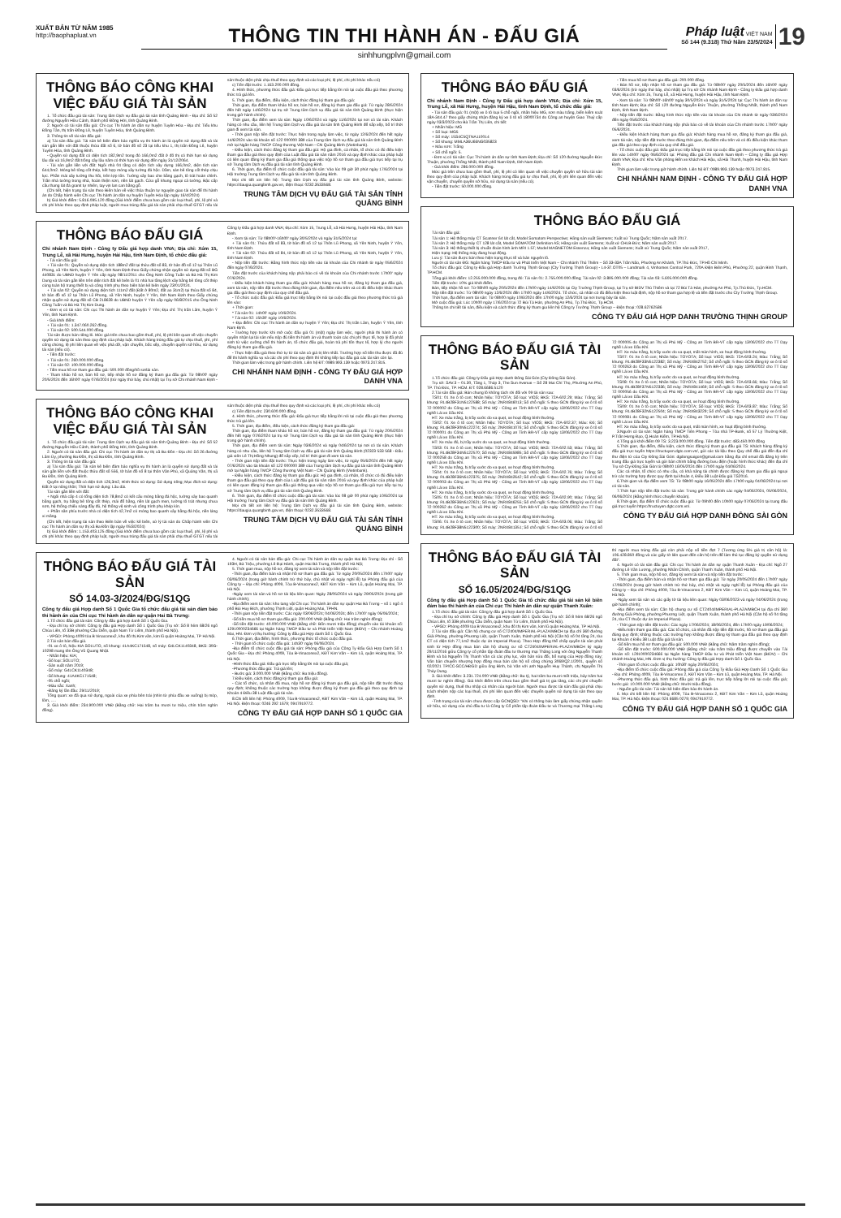XUẤT BẢN TỪ NĂM 1985
http://baophapluat.vn
THÔNG TIN THI HÀNH ÁN - ĐẤU GIÁ
sinhhungplvn@gmail.com
Pháp luật VIỆT NAM
Số 144 (9.318) Thứ Năm 23/5/2024
19
THÔNG BÁO CÔNG KHAI VIỆC ĐẤU GIÁ TÀI SẢN
1. Tổ chức đấu giá tài sản: Trung tâm Dịch vụ đấu giá tài sản tỉnh Quảng Bình - Địa chỉ: Số 52 đường Nguyễn Hữu Cảnh, thành phố Đồng Hới, tỉnh Quảng Bình.
2. Người có tài sản đấu giá: Chi cục Thi hành án dân sự huyện Tuyên Hóa - Địa chỉ: Tiểu khu Đồng Tân, thị trấn Đồng Lê, huyện Tuyên Hóa, tỉnh Quảng Bình.
3. Thông tin về tài sản đấu giá:
a) Tài sản đấu giá: Tài sản kê biên đảm bảo nghĩa vụ thi hành án là quyền sử dụng đất và tài sản gắn liền với đất thuộc thửa đất số 6, tờ bản đồ số 23 tại tiểu khu 1, thị trấn Đồng Lê, huyện Tuyên Hóa, tỉnh Quảng Bình.
- Quyền sử dụng đất có diện tích 182,9m2 trong đó 166,0m2 đất ở đô thị có thời hạn sử dụng lâu dài và 16,9m2 đất trồng cây lâu năm có thời hạn sử dụng đến ngày 31/12/2064.
- Tài sản gắn liền với đất: Ngôi nhà 04 tầng có diện tích xây dựng 166,0m2, diện tích sàn 644,0m2. Móng bê tông cốt thép, kết hợp móng xây tường đá hộc. Dầm, sàn bê tông cốt thép chịu lực. Phần mái xây tường thu hồi, trên lợp tôn. Tường xây bao che bằng gạch, tô trát hoàn chỉnh. Trần nhà tường trong nhà, hoàn thiện sơn, nền lát gạch. Cửa gỗ khung ngoại cả tường. Bậc cấp cầu thang lát đá granit tự nhiên, tay vịn lan can bằng gỗ.
(Chi tiết, hiện trạng tài sản theo Biên bản về việc thỏa thuận tự nguyện giao tài sản để thi hành án do Chấp hành viên Chi cục Thi hành án dân sự huyện Tuyên Hóa lập ngày 16/4/2024)
b) Giá khởi điểm: 5.816.095.120 đồng (Giá khởi điểm chưa bao gồm các loại thuế, phí, lệ phí và chi phí khác theo quy định pháp luật, người mua trúng đấu giá tài sản phải chịu thuế GTGT nếu tài sản thuộc diện phải chịu thuế theo quy định và các loại phí, lệ phí, chi phí khác nếu có)
c) Tiền đặt trước: 1.163.200.000 đồng.
4. Hình thức, phương thức đấu giá: Đấu giá trực tiếp bằng lời nói tại cuộc đấu giá theo phương thức trả giá lên.
5. Thời gian, địa điểm, điều kiện, cách thức đăng ký tham gia đấu giá:
Thời gian, địa điểm tham khảo hồ sơ, bán hồ sơ, đăng ký tham gia đấu giá: Từ ngày 28/5/2024 đến hết ngày 14/6/2024 tại trụ sở Trung tâm Dịch vụ đấu giá tài sản tỉnh Quảng Bình (thực hiện trong giờ hành chính).
Thời gian, địa điểm xem tài sản: Ngày 10/6/2024 và ngày 11/6/2024 tại nơi có tài sản. Khách hàng có nhu cầu, liên hệ Trung tâm Dịch vụ đấu giá tài sản tỉnh Quảng Bình để sắp xếp, bố trí thời gian đi xem tài sản.
- Thời gian nộp tiền đặt trước: Thực hiện trong ngày làm việc, từ ngày 12/6/2024 đến hết ngày 14/6/2024 vào tài khoản số 122 000000 389 của Trung tâm Dịch vụ đấu giá tài sản tỉnh Quảng Bình mở tại Ngân hàng TMCP Công thương Việt Nam - CN Quảng Bình (Vietinbank).
- Điều kiện, cách thức đăng ký tham gia đấu giá: Hộ gia đình, cá nhân, tổ chức có đủ điều kiện tham gia đấu giá theo quy định của Luật đấu giá tài sản năm 2016 và quy định khác của pháp luật có liên quan đăng ký tham gia đấu giá thông qua việc nộp hồ sơ tham gia đấu giá trực tiếp tại trụ sở Trung tâm Dịch vụ đấu giá tài sản tỉnh Quảng Bình.
6. Thời gian, địa điểm tổ chức cuộc đấu giá tài sản: Vào lúc 09 giờ 30 phút ngày 17/6/2024 tại Hội trường Trung tâm Dịch vụ đấu giá tài sản tỉnh Quảng Bình.
Mọi chi tiết xin liên hệ: Trung tâm Dịch vụ đấu giá tài sản tỉnh Quảng Bình, website: https://daugia.quangbinh.gov.vn, điện thoại: 0232.3533568.
TRUNG TÂM DỊCH VỤ ĐẤU GIÁ TÀI SẢN TỈNH QUẢNG BÌNH
THÔNG BÁO ĐẤU GIÁ
Chi nhánh Nam Định - Công ty Đấu giá hợp danh VNA; Địa chỉ: Xóm 15, Trung Lễ, xã Hải Hưng, huyện Hải Hậu, tỉnh Nam Định, tổ chức đấu giá:
- Tài sản đấu giá:
+ Tài sản 01: Quyền sử dụng diện tích 188m2 đất tại thửa đất số 83, tờ bản đồ số 12 tại Thôn Lũ Phong, xã Yên Ninh, huyện Ý Yên, tỉnh Nam Định theo Giấy chứng nhận quyền sử dụng đất số BG 440831 do UBND huyện Ý Yên cấp ngày 08/11/2011 cho Ông Ninh Công Tuấn và Bà Hà Thị Kim Dung và tài sản gắn liền trên diện tích đất kê biên là 01 nhà hai tầng lệch xây bằng bê tông cốt thép cùng toàn bộ trang thiết bị và công trình phụ theo biên bản kê biên ngày 23/01/2024.
+ Tài sản 02: Quyền sử dụng diện tích 111m2 đất (Đất ở 80m2, đất ao 31m2) tại thửa đất số 84, tờ bản đồ số 12 tại Thôn Lũ Phong, xã Yên Ninh, huyện Ý Yên, tỉnh Nam Định theo Giấy chứng nhận quyền sử dụng đất số CB 218628 do UBND huyện Ý Yên cấp ngày 06/8/2015 cho Ông Ninh Công Tuấn và Bà Hà Thị Kim Dung.
- Đơn vị có tài sản: Chi cục Thi hành án dân sự huyện Ý Yên; Địa chỉ: Thị trấn Lâm, huyện Ý Yên, tỉnh Nam Định.
- Giá khởi điểm:
+ Tài sản 01: 1.347.060.262 đồng.
+ Tài sản 02: 500.544.000 đồng.
Tài sản được bán riêng lẻ. Mức giá trên chưa bao gồm thuế, phí, lệ phí liên quan về việc chuyển quyền sử dụng tài sản theo quy định của pháp luật. Khách hàng trúng đấu giá tự chịu thuế, phí, phí công chứng, lệ phí liên quan về việc phá dỡ, vận chuyển, bốc xếp, chuyển quyền sở hữu, sử dụng tài sản (nếu có).
- Tiền đặt trước:
+ Tài sản 01: 260.000.000 đồng.
+ Tài sản 02: 100.000.000 đồng.
- Tiền mua hồ sơ tham gia đấu giá: 500.000 đồng/hồ sơ/tài sản.
- Tham khảo hồ sơ, bán hồ sơ, tiếp nhận hồ sơ đăng ký tham gia đấu giá: Từ 08h00' ngày 20/5/2024 đến 16h00' ngày 07/6/2024 (trừ ngày thứ bảy, chủ nhật) tại Trụ sở Chi nhánh Nam Định - Công ty Đấu giá hợp danh VNA; Địa chỉ: Xóm 15, Trung Lễ, xã Hải Hưng, huyện Hải Hậu, tỉnh Nam Định.
- Xem tài sản: Từ 08h00'-16h00' ngày 30/5/2024 và ngày 31/5/2024 tại:
+ Tài sản 01: Thửa đất số 83, tờ bản đồ số 12 tại Thôn Lũ Phong, xã Yên Ninh, huyện Ý Yên, tỉnh Nam Định.
+ Tài sản 02: Thửa đất số 84, tờ bản đồ số 12 tại Thôn Lũ Phong, xã Yên Ninh, huyện Ý Yên, tỉnh Nam Định.
- Nộp tiền đặt trước: Bằng hình thức nộp tiền vào tài khoản của Chi nhánh từ ngày 05/6/2024 đến ngày 07/6/2024.
Tiền đặt trước của khách hàng nộp phải báo có về tài khoản của Chi nhánh trước 17h00' ngày 07/6/2024.
- Điều kiện khách hàng tham gia đấu giá: Khách hàng mua hồ sơ, đăng ký tham gia đấu giá, xem tài sản, nộp tiền đặt trước theo đúng thời gian, địa điểm nêu trên và có đủ điều kiện khác tham gia đấu giá theo quy định của quy chế đấu giá.
- Tổ chức cuộc đấu giá: Đấu giá trực tiếp bằng lời nói tại cuộc đấu giá theo phương thức trả giá lên vào:
+ Thời gian:
* Tài sản 01: 14h00' ngày 10/6/2024.
* Tài sản 02: 15h30' ngày 10/6/2024.
+ Địa điểm: Chi cục Thi hành án dân sự huyện Ý Yên; Địa chỉ: Thị trấn Lâm, huyện Ý Yên, tỉnh Nam Định.
- Trường hợp trước khi mở cuộc đấu giá 01 (một) ngày làm việc, người phải thi hành án có quyền nhận lại tài sản nếu nộp đủ tiền thi hành án và thanh toán các chi phí thực tế, hợp lý đã phát sinh từ việc cưỡng chế thi hành án, tổ chức đấu giá, hoàn trả phí tốn thực tế, hợp lý cho người đăng ký tham gia đấu giá.
- Thực hiện đấu giá theo thứ tự từ tài sản có giá trị lớn nhất. Trường hợp số tiền thu được đã đủ để thi hành nghĩa vụ và các chi phí theo quy định thì không tiếp tục đấu giá các tài sản còn lại.
Thời gian làm việc trong giờ hành chính. Liên hệ ĐT: 0989.993.139 hoặc 0973.247.815.
CHI NHÁNH NAM ĐỊNH - CÔNG TY ĐẤU GIÁ HỢP DANH VNA
THÔNG BÁO CÔNG KHAI VIỆC ĐẤU GIÁ TÀI SẢN
1. Tổ chức đấu giá tài sản: Trung tâm Dịch vụ đấu giá tài sản tỉnh Quảng Bình - Địa chỉ: Số 52 đường Nguyễn Hữu Cảnh, thành phố Đồng Hới, tỉnh Quảng Bình.
2. Người có tài sản đấu giá: Chi cục Thi hành án dân sự thị xã Ba Đồn - Địa chỉ: Số 26 đường Lâm Úy, phường Ba Đồn, thị xã Ba Đồn, tỉnh Quảng Bình.
3. Thông tin tài sản đấu giá:
a) Tài sản đấu giá: Tài sản kê biên đảm bảo nghĩa vụ thi hành án là quyền sử dụng đất và tài sản gắn liền với đất thuộc thửa đất số 556, tờ bản đồ số 8 tại thôn Văn Phú, xã Quảng Văn, thị xã Ba Đồn, tỉnh Quảng Bình.
Quyền sử dụng đất có diện tích 126,3m2, Hình thức sử dụng: Sử dụng riêng; Mục đích sử dụng: Đất ở tại nông thôn; Thời hạn sử dụng: Lâu dài.
Tài sản gắn liền với đất:
+ Ngôi nhà cấp 4 có tổng diện tích 78,8m2 có kết cấu móng bằng đá hộc, tường xây bao quanh bằng gạch, trụ bằng bê tông cốt thép, mái đổ bằng, nền lát gạch men, tường tô trát nhưng chưa sơn, hệ thống chiếu sáng đầy đủ, hệ thống vệ sinh và công trình phụ khép kín.
+ Phần sân phía trước nhà có diện tích 42,7m2 có móng bao quanh xây bằng đá hộc, nền láng xi măng.
(Chi tiết, hiện trạng tài sản theo Biên bản về việc kê biên, xử lý tài sản do Chấp hành viên Chi cục Thi hành án dân sự thị xã Ba Đồn lập ngày 05/3/2024)
b) Giá khởi điểm: 1.153.403.125 đồng (Giá khởi điểm chưa bao gồm các loại thuế, phí, lệ phí và chi phí khác theo quy định pháp luật, người mua trúng đấu giá tài sản phải chịu thuế GTGT nếu tài sản thuộc diện phải chịu thuế theo quy định và các loại phí, lệ phí, chi phí khác nếu có)
c) Tiền đặt trước: 230.600.000 đồng.
4. Hình thức, phương thức đấu giá: Đấu giá trực tiếp bằng lời nói tại cuộc đấu giá theo phương thức trả giá lên.
5. Thời gian, địa điểm, điều kiện, cách thức đăng ký tham gia đấu giá:
Thời gian, địa điểm tham khảo hồ sơ, bán hồ sơ, đăng ký tham gia đấu giá: Từ ngày 20/5/2024 đến hết ngày 07/6/2024 tại trụ sở Trung tâm Dịch vụ đấu giá tài sản tỉnh Quảng Bình (thực hiện trong giờ hành chính).
Thời gian, địa điểm xem tài sản: Ngày 03/6/2024 và ngày 04/6/2024 tại nơi có tài sản. Khách hàng có nhu cầu, liên hệ Trung tâm Dịch vụ đấu giá tài sản tỉnh Quảng Bình (02323 533 568 - Đấu giá viên Lê Thị Hồng Nhung) để sắp xếp, bố trí thời gian đi xem tài sản.
- Thời gian nộp tiền đặt trước: Thực hiện trong ngày làm việc, từ ngày 05/6/2024 đến hết ngày 07/6/2024 vào tài khoản số 122 000000 389 của Trung tâm Dịch vụ đấu giá tài sản tỉnh Quảng Bình mở tại Ngân hàng TMCP Công thương Việt Nam - CN Quảng Bình (Vietinbank).
- Điều kiện, cách thức đăng ký tham gia đấu giá: Hộ gia đình, cá nhân, tổ chức có đủ điều kiện tham gia đấu giá theo quy định của Luật đấu giá tài sản năm 2016 và quy định khác của pháp luật có liên quan đăng ký tham gia đấu giá thông qua việc nộp hồ sơ tham gia đấu giá trực tiếp tại trụ sở Trung tâm Dịch vụ đấu giá tài sản tỉnh Quảng Bình.
6. Thời gian, địa điểm tổ chức cuộc đấu giá tài sản: Vào lúc 08 giờ 00 phút ngày 10/6/2024 tại Hội trường Trung tâm Dịch vụ đấu giá tài sản tỉnh Quảng Bình.
Mọi chi tiết xin liên hệ: Trung tâm Dịch vụ đấu giá tài sản tỉnh Quảng Bình, website: https://daugia.quangbinh.gov.vn, điện thoại: 0232.3533568.
TRUNG TÂM DỊCH VỤ ĐẤU GIÁ TÀI SẢN TỈNH QUẢNG BÌNH
THÔNG BÁO ĐẤU GIÁ TÀI SẢN
SỐ 14.03-3/2024/ĐG/S1QG
Công ty đấu giá Hợp danh Số 1 Quốc Gia tổ chức đấu giá tài sản đảm bảo thi hành án của Chi cục Thi hành án dân sự quận Hai Bà Trưng:
1.Tổ chức đấu giá tài sản: Công ty đấu giá hợp danh Số 1 Quốc Gia.
- Địa chỉ trụ sở chính: Công ty đấu giá Hợp danh Số 1 Quốc Gia (Trụ sở: Số 8 hẻm 68/26 ngõ Chùa Liên, tổ 33B phường Cầu Diễn, quận Nam Từ Liêm, thành phố Hà Nội).
- VPGD: Phòng 4009 tòa B Vinaconex2, khu đô thị Kim văn, kim lũ quận Hoàng Mai, TP Hà Nội.
2.Tài sản bán đấu giá.
-01 xe ô tô, hiệu KIA SOLUTO, số khung: 41A4KC171548, số máy: G4LCK1140348, BKS: 30G-10298 mang tên Ông Vũ Quang Nhật.
- Nhãn hiệu: KIA;
-Số loại: SOLUTO;
-Sản xuất năm 2019;
-Số máy: G4LCK1140348;
-Số khung: 41A4KC171548;
-05 chỗ ngồi;
-Màu sắc: Xanh;
-Đăng ký lần đầu: 29/11/2019;
Tổng quan: xe đã qua sử dụng, ngoài của xe phía bên trái (nhìn từ phía đầu xe xuống) bị móp, lõm, ….
3. Giá khởi điểm: 234.900.000 VNĐ (Bằng chữ: Hai trăm ba mươi tư triệu, chín trăm nghìn đồng).
4. Người có tài sản bán đấu giá: Chi cục Thi hành án dân sự quận Hai Bà Trưng: Địa chỉ - Số 193H, Bà Triệu, phường Lê Đại Hành, quận Hai Bà Trưng, thành phố Hà Nội;
5. Thời gian mua, nộp hồ sơ, đăng ký xem tài sản và nộp tiền đặt trước:
-Thời gian, địa điểm bán và nhận hồ sơ tham gia đấu giá: Từ ngày 20/05/2024 đến 17h00' ngày 03/06/2024 (trong giờ hành chính trừ thứ bảy, chủ nhật và ngày nghỉ lễ) tại Phòng đấu giá của Công ty – Địa chỉ: Phòng 4009, Tòa B-Vinaconex2, KĐT Kim Văn – Kim Lũ, quận Hoàng Mai, TP. Hà Nội.
-Ngày xem tài sản và hồ sơ tài liệu liên quan: Ngày 28/05/2024 và ngày 29/05/2024 (trong giờ hành chính);
-Địa điểm xem tài sản: kho tang vật Chi cục Thi hành án dân sự quận Hai Bà Trưng – số 1 ngõ 4 phố Bùi Huy Bích, phường Thịnh Liệt, quận Hoàng Mai, TPHN.
-Thời gian nộp tiền đặt trước: Các ngày 03/06/2024; 04/06/2024; đến 17h00' ngày 05/06/2024;
-Số tiền mua hồ sơ tham gia đấu giá: 200.000 VNĐ (Bằng chữ: Hai trăm nghìn đồng);
-Số tiền đặt trước: 40.000.000 VNĐ (Bằng chữ: Bốn mươi triệu đồng) chuyển vào tài khoản số: 12910000234666 tại Ngân hàng TMCP Đầu tư và Phát triển Việt Nam (BIDV) – Chi nhánh Hoàng Mai, HN. Đơn vị thụ hưởng: Công ty đấu giá Hợp danh Số 1 Quốc Gia.
6.Thời gian, địa điểm, hình thức, phương thức tổ chức cuộc đấu giá.
- Thời gian tổ chức cuộc đấu giá: 14h30' ngày 06/06/2024.
-Địa điểm tổ chức cuộc đấu giá tài sản: Phòng đấu giá của Công Ty Đấu Giá Hợp Danh Số 1 Quốc Gia - Địa chỉ: Phòng 4009, Tòa B-Vinaconex2, KĐT Kim Văn – Kim Lũ, quận Hoàng Mai, TP. Hà Nội.
-Hình thức đấu giá: Đấu giá trực tiếp bằng lời nói tại cuộc đấu giá;
-Phương thức đấu giá: Trả giá lên;
- Bước giá: 3.000.000 VNĐ (Bằng chữ: Ba triệu đồng).
7.Điều kiện, cách thức đăng ký tham gia đấu giá:
- Các tổ chức, cá nhân đã mua, nộp hồ sơ đăng ký tham gia đấu giá, nộp tiền đặt trước đúng quy định; không thuộc các trường hợp không được đăng ký tham gia đấu giá theo quy định tại Khoản 4 Điều 38 Luật đấu giá tài sản.
8.Chi tiết liên hệ: Phòng 4009, Tòa B-Vinaconex2, KĐT Kim Văn – Kim Lũ, quận Hoàng Mai, TP. Hà Nội. Điện thoại: 0246 292 1679; 0947919772.
CÔNG TY ĐẤU GIÁ HỢP DANH SỐ 1 QUỐC GIA
THÔNG BÁO ĐẤU GIÁ
Chi nhánh Nam Định - Công ty Đấu giá hợp danh VNA; Địa chỉ: Xóm 15, Trung Lễ, xã Hải Hưng, huyện Hải Hậu, tỉnh Nam Định, tổ chức đấu giá:
- Tài sản đấu giá: 01 (một) xe ô tô loại 5 chỗ ngồi, nhãn hiệu MG, sơn màu trắng, biển kiểm soát 18A-344.47 theo giấy chứng nhận đăng ký xe ô tô số 18000734 do Công an huyện Giao Thuỷ cấp ngày 03/3/2023 cho Bà Trần Thị Liên, chi tiết:
+ Nhãn hiệu: MG
+ Số loại: MG5
+ Số máy: 15S4C5QTNA110014
+ Số khung: MMLA36U66NG035823
+ Màu sơn: Trắng
+ Số chỗ ngồi: 5.
- Đơn vị có tài sản: Cục Thi hành án dân sự tỉnh Nam Định; Địa chỉ: Số 120 đường Nguyễn Đức Thuận, phường Thống Nhất, thành phố Nam Định, tỉnh Nam Định.
- Giá khởi điểm: 286.000.000 đồng.
Mức giá trên chưa bao gồm thuế, phí, lệ phí có liên quan về việc chuyển quyền sở hữu tài sản theo quy định của pháp luật. Khách hàng trúng đấu giá tự chịu thuế, phí, lệ phí liên quan đến việc vận chuyển, chuyển quyền sở hữu, sử dụng tài sản (nếu có).
- Tiền đặt trước: 50.000.000 đồng.
- Tiền mua hồ sơ tham gia đấu giá: 200.000 đồng.
- Bán hồ sơ, tiếp nhận hồ sơ tham gia đấu giá: Từ 08h00' ngày 20/5/2024 đến 16h00' ngày 03/6/2024 (trừ ngày thứ bảy, chủ nhật) tại Trụ sở Chi nhánh Nam Định - Công ty Đấu giá hợp danh VNA; Địa chỉ: Xóm 15, Trung Lễ, xã Hải Hưng, huyện Hải Hậu, tỉnh Nam Định.
- Xem tài sản: Từ 08h00'-16h00' ngày 30/5/2024 và ngày 31/5/2024 tại: Cục Thi hành án dân sự tỉnh Nam Định; Địa chỉ: Số 120 đường Nguyễn Đức Thuận, phường Thống Nhất, thành phố Nam Định, tỉnh Nam Định.
- Nộp tiền đặt trước: Bằng hình thức nộp tiền vào tài khoản của Chi nhánh từ ngày 03/6/2024 đến ngày 05/6/2024.
Tiền đặt trước của khách hàng nộp phải báo có về tài khoản của Chi nhánh trước 17h00' ngày 05/6/2024.
- Điều kiện khách hàng tham gia đấu giá: Khách hàng mua hồ sơ, đăng ký tham gia đấu giá, xem tài sản, nộp tiền đặt trước theo đúng thời gian, địa điểm nêu trên và có đủ điều kiện khác tham gia đấu giá theo quy định của quy chế đấu giá.
- Tổ chức cuộc đấu giá: Đấu giá trực tiếp bằng lời nói tại cuộc đấu giá theo phương thức trả giá lên vào 14h00' ngày 06/6/2024 tại: Phòng đấu giá Chi nhánh Nam Định – Công ty đấu giá Hợp danh VNA; Địa chỉ: Khu Văn phòng Bến xe khách Hải Hậu, xã Hải Thanh, huyện Hải Hậu, tỉnh Nam Định.
Thời gian làm việc trong giờ hành chính. Liên hệ ĐT: 0989.993.139 hoặc 0973.247.815.
CHI NHÁNH NAM ĐỊNH - CÔNG TY ĐẤU GIÁ HỢP DANH VNA
THÔNG BÁO ĐẤU GIÁ
Tài sản đấu giá:
Tài sản 1: Hệ thống máy CT Scanner 64 lát cắt, Model Somatom Perspective; Hãng sản xuất Siemens; Xuất xứ Trung Quốc; Năm sản xuất 2017.
Tài sản 2: Hệ thống máy CT 128 lát cắt, Model SOMATOM Definition AS; Hãng sản xuất Siemens; Xuất xứ CHLB Đức; Năm sản xuất 2017.
Tài sản 3: Hệ thống thiết bị chuẩn đoán hình ảnh MRI 1.5T; Model MAGNETOM Essenza; Hãng sản xuất Siemens; Xuất xứ Trung Quốc; Năm sản xuất 2017,
Hiện trạng: Hệ thống máy đang hoạt động.
Lưu ý: Tài sản được bán theo hiện trạng thực tế và bán nguyên lô.
Người có tài sản ĐG: Ngân hàng TMCP Đầu tư và Phát triển Việt Nam – Chi nhánh Thủ Thiêm – Số 33-33A Trần Não, Phường An Khánh, TP.Thủ Đức, TP.Hồ Chí Minh.
Tổ chức đấu giá: Công ty Đấu giá Hợp danh Trường Thịnh Group (Cty Trường Thịnh Group) - L4-37.OT05 – Landmark 4, Vinhomes Central Park, 720A Điện Biên Phủ, Phường 22, quận Bình Thạnh, TP.HCM.
Tổng giá khởi điểm: 12.255.000.000 đồng, trong đó: Tài sản 01: 2.755.000.000 đồng; Tài sản 02: 3.895.000.000 đồng; Tài sản 03: 5.605.000.000 đồng.
Tiền đặt trước: 10% giá khởi điểm.
Bán, tiếp nhận hồ sơ: Từ 08h00 ngày 20/5/2024 đến 17h00 ngày 14/6/2024 tại Cty Trường Thịnh Group, tại Trụ sở BIDV Thủ Thiêm và tại 72 Bùi Tá Hán, phường An Phú, Tp.Thủ Đức, Tp.HCM.
Nộp tiền đặt trước: Từ 08h00 ngày 12/6/2024 đến 17h00 ngày 14/6/2024. Tổ chức, cá nhân có đủ điều kiện theo luật định, nộp hồ sơ tham gia hợp lệ và tiền đặt trước cho Cty Trường Thịnh Group.
Thời hạn, địa điểm xem tài sản: Từ 08h00 ngày 10/6/2024 đến 17h00 ngày 12/6/2024 tại nơi trưng bày tài sản.
Mở cuộc đấu giá: Lúc 10h00 ngày 17/6/2024 tại 72 Bùi Tá Hán, phường An Phú, Tp.Thủ Đức, Tp.HCM.
Thông tin chi tiết tài sản, điều kiện và cách thức đăng ký tham gia liên hệ Công ty Trường Thịnh Group – Điện thoại: 028.62762586
CÔNG TY ĐẤU GIÁ HỢP DANH TRƯỜNG THỊNH GROUP
THÔNG BÁO ĐẤU GIÁ TÀI SẢN
1.Tổ chức đấu giá: Công ty Đấu giá Hợp danh Đông Sài Gòn (Cty Đông Sài Gòn).
Trụ sở: SAV.3 – 01.30, Tầng 1, Tháp 3, The Sun Avenue – Số 28 Mai Chí Thọ, Phường An Phú, TP. Thủ Đức, TP. HCM. ĐT: 028.6686.5120
2.Tài sản đấu giá: Bán chung lô không tách rời đối với 09 tài sản sau:
TS01: 01 Xe ô tô con; Nhãn hiệu: TOYOTA; Số loại: VIOS; BKS: 72A-602.29; Màu: Trắng; Số khung: RL4B28F31N5122588; Số máy: 2NRX846013; Số chỗ ngồi: 5 theo GCN đăng ký xe ô tô số 72 000002 do Công an Thị xã Phú Mỹ - Công an Tỉnh BR-VT cấp ngày 13/06/2022 cho TT Dạy nghề Lái xe Dầu Khí.
HT: Xe màu trắng, bị trầy xước do va quẹt, xe hoạt động bình thường.
TS02: 01 Xe ô tô con; Nhãn hiệu: TOYOTA; Số loại: VIOS; BKS: 72A-602.37; Màu: Đỏ; Số khung: RL4B28F30N5122274; Số máy: 2NRX841076; Số chỗ ngồi: 5 theo GCN đăng ký xe ô tô số 72 000001 do Công an Thị xã Phú Mỹ - Công an Tỉnh BR-VT cấp ngày 13/06/2022 cho TT Dạy nghề Lái xe Dầu Khí.
HT: Xe màu đỏ, bị trầy xước do va quẹt, xe hoạt động bình thường.
TS03: 01 Xe ô tô con; Nhãn hiệu: TOYOTA; Số loại: VIOS; BKS: 72A-602.53; Màu: Trắng; Số khung: RL4B28F34N5122570; Số máy: 2NRX845985; Số chỗ ngồi: 5 theo GCN đăng ký xe ô tô số 72 000258 do Công an Thị xã Phú Mỹ - Công an Tỉnh BR-VT cấp ngày 13/06/2022 cho TT Dạy nghề Lái xe Dầu Khí.
HT: Xe màu trắng, bị trầy xước do va quẹt, xe hoạt động bình thường.
TS04: 01 Xe ô tô con; Nhãn hiệu: TOYOTA; Số loại: VIOS; BKS: 72A-602.76; Màu: Trắng; Số khung: RL4B28F36N5122375; Số máy: 2NRX842642; Số chỗ ngồi: 5 theo GCN đăng ký xe ô tô số 72 000003 do Công an Thị xã Phú Mỹ - Công an Tỉnh BR-VT cấp ngày 13/06/2022 cho TT Dạy nghề Lái xe Dầu Khí.
HT: Xe màu trắng, bị trầy xước do va quẹt, xe hoạt động bình thường.
TS05: 01 Xe ô tô con; Nhãn hiệu: TOYOTA; Số loại: VIOS; BKS: 72A-602.90; Màu: Trắng; Số khung: RL4B28F36N5122621; Số máy: 2NRX846255; Số chỗ ngồi: 5 theo GCN đăng ký xe ô tô số 72 000262 do Công an Thị xã Phú Mỹ - Công an Tỉnh BR-VT cấp ngày 13/06/2022 cho TT Dạy nghề Lái xe Dầu Khí.
HT: Xe màu trắng, bị trầy xước do va quẹt, xe hoạt động bình thường.
TS06: 01 Xe ô tô con; Nhãn hiệu: TOYOTA; Số loại: VIOS; BKS: 72A-603.06; Màu: Trắng; Số khung: RL4B28F38N5122300; Số máy: 2NRX841351; Số chỗ ngồi: 5 theo GCN đăng ký xe ô tô số 72 000005 do Công an Thị xã Phú Mỹ - Công an Tỉnh BR-VT cấp ngày 13/06/2022 cho TT Dạy nghề Lái xe Dầu Khí.
HT: Xe màu trắng, bị trầy xước do va quẹt, mất màn hình, xe hoạt động bình thường.
TS07: 01 Xe ô tô con; Nhãn hiệu: TOYOTA; Số loại: VIOS; BKS: 72A-603.24; Màu: Trắng; Số khung: RL4B28F33N5122382; Số máy: 2NRX842752; Số chỗ ngồi: 5 theo GCN đăng ký xe ô tô số 72 000263 do Công an Thị xã Phú Mỹ - Công an Tỉnh BR-VT cấp ngày 13/06/2022 cho TT Dạy nghề Lái xe Dầu Khí.
HT: Xe màu trắng, bị trầy xước do va quẹt, xe hoạt động bình thường.
TS08: 01 Xe ô tô con; Nhãn hiệu: TOYOTA; Số loại: VIOS; BKS: 72A-603.66; Màu: Trắng; Số khung: RL4B28F37N5122336; Số máy: 2NRX841469; Số chỗ ngồi: 5 theo GCN đăng ký xe ô tô số 72 000056 do Công an Thị xã Phú Mỹ - Công an Tỉnh BR-VT cấp ngày 13/06/2022 cho TT Dạy nghề Lái xe Dầu Khí.
HT: Xe màu trắng, bị trầy xước do va quẹt, xe hoạt động bình thường.
TS09: 01 Xe ô tô con; Nhãn hiệu: TOYOTA; Số loại: VIOS; BKS: 72A-603.87; Màu: Trắng; Số khung: RL4B28F32N5122504; Số máy: 2NRX843229; Số chỗ ngồi: 5 theo GCN đăng ký xe ô tô số 72 000081 do Công an Thị xã Phú Mỹ - Công an Tỉnh BR-VT cấp ngày 13/06/2022 cho TT Dạy nghề Lái xe Dầu Khí.
HT: Xe màu trắng, bị trầy xước do va quẹt, mất màn hình, xe hoạt động bình thường.
3.Người có tài sản: Ngân hàng TMCP Tiên Phong – Tòa nhà TP-Bank, số 57 Lý Thường Kiệt, P.Trần Hưng Đạo, Q.Hoàn Kiếm, TP.Hà Nội.
4.Tổng giá khởi điểm 09 TS: 3.223.000.000 đồng. Tiền đặt trước: 483.450.000 đồng
5.Thời gian, địa điểm, điều kiện, cách thức đăng ký tham gia đấu giá TS: Khách hàng đăng ký đấu giá trực tuyến https://tructuyen.dgtc.com.vn/, gửi các tài liệu theo Quy chế đấu giá đến địa chỉ thư điện tử của Cty Đông Sài Gòn: dgdongsaigon@gmail.com bằng địa chỉ email đã đăng ký trên trang đấu giá trực tuyến và gửi bản chính bằng đường bưu điện (hoặc hình thức khác) đến địa chỉ Trụ sở Cty Đông Sài Gòn từ 08h00 16/05/2024 đến 17h00 ngày 04/06/2024.
Các cá nhân, tổ chức có nhu cầu, có khả năng tài chính được đăng ký tham gia đấu giá ngoại trừ các trường hợp được quy định tại khoản 4, Điều 38 Luật Đấu giá TS2016.
6.Thời gian và địa điểm xem TS: Từ 08h00 ngày 16/05/2024 đến 17h00 ngày 04/06/2024 tại nơi có tài sản.
7.Thời hạn nộp tiền đặt trước tài sản: Trong giờ hành chính các ngày 04/06/2024, 05/06/2024, 06/06/2024 (Bằng hình thức chuyển khoản).
8.Thời gian, địa điểm tổ chức cuộc đấu giá: Từ 09h00 đến 10h00 ngày 07/06/2024 tại trang đấu giá trực tuyến https://tructuyen.dgtc.com.vn/.
CÔNG TY ĐẤU GIÁ HỢP DANH ĐÔNG SÀI GÒN
THÔNG BÁO ĐẤU GIÁ TÀI SẢN
SỐ 16.05/2024/ĐG/S1QG
Công ty đấu giá Hợp danh Số 1 Quốc Gia tổ chức đấu giá tài sản kê biên đảm bảo thi hành án của Chi cục Thi hành án dân sự quận Thanh Xuân:
1.Tổ chức đấu giá tài sản: Công ty đấu giá hợp danh Số 1 Quốc Gia.
- Địa chỉ trụ sở chính: Công ty đấu giá Hợp danh Số 1 Quốc Gia (Trụ sở: Số 8 hẻm 68/26 ngõ Chùa Liên, tổ 33B phường Cầu Diễn, quận Nam Từ Liêm, thành phố Hà Nội).
- VPGD: Phòng 4009 tòa B Vinaconex2, khu đô thị Kim văn, kim lũ quận Hoàng Mai, TP Hà Nội.
2.Tài sản đấu giá: Căn hộ chung cư số CT2404/IMPERIAL-PLAZA/MBCH tại địa chỉ 360 đường Giải Phóng, phường Phương Liệt, quận Thanh Xuân, thành phố Hà Nội (Căn hộ số 04 tầng 24, tòa CT có diện tích 77,1m2 thuộc dự án Imperial Plaza). Theo Hợp đồng thế chấp quyền tài sản phát sinh từ Hợp đồng mua bán căn hộ chung cư số CT2404/IMPERIAL-PLAZA/MBCH ký ngày 29/11/2016 giữa Công ty cổ phần tập đoàn đầu tư thương mại Thăng Long với ông Nguyễn Thanh Bình và bà Nguyễn Thị Thanh Vân cả các phụ lục, văn bản sửa đổi, bổ sung của Hợp đồng này; Văn bản chuyển nhượng hợp đồng mua bán căn hộ số công chứng 3069/Q2.1/2001, quyển số 02/2021 TP/CC-SCC/HĐGD giữa ông Bình, bà Vân với anh Nguyễn Huy Thành, chị Nguyễn Thị Thùy Dung.
3. Giá khởi điểm: 3.231.724.000 VNĐ (Bằng chữ: Ba tỷ, hai trăm ba mươi mốt triệu, bảy trăm hai mươi tư nghìn đồng). Giá khởi điểm trên chưa bao gồm thuế giá trị gia tăng, các chi phí chuyển quyền sử dụng, thuế thu nhập cá nhân của người bán. Người mua được tài sản đấu giá phải chịu trách nhiệm nộp các loại thuế, chi phí liên quan đến việc chuyển quyền sử dụng tài sản theo quy định.
-Tình trạng của tài sản chưa được cấp GCNQSD: "Khi có thông báo làm giấy chứng nhận quyền sở hữu, sử dụng của chủ đầu tư là Công ty Cổ phần tập đoàn Đầu tư và Thương mại Thăng Long thì người mua trúng đấu giá còn phải nộp số tiền đợt 7 (Tương ứng 5% giá trị căn hộ) là: 106.428.850 đồng và các giấy tờ liên quan đến căn hộ trên để làm thủ tục đăng ký quyền sử dụng đất".
4. Người có tài sản đấu giá: Chi cục Thi hành án dân sự quận Thanh Xuân - Địa chỉ: Ngõ 27 đường Lê Văn Lương, phường Nhân Chính, quận Thanh Xuân, thành phố Hà Nội.
5. Thời gian mua, nộp hồ sơ, đăng ký xem tài sản và nộp tiền đặt trước:
-Thời gian, địa điểm bán và nhận hồ sơ tham gia đấu giá: Từ ngày 20/05/2024 đến 17h00' ngày 17/06/2024 (trong giờ hành chính trừ thứ bảy, chủ nhật và ngày nghỉ lễ) tại Phòng đấu giá của Công ty – Địa chỉ: Phòng 4009, Tòa B-Vinaconex 2, KĐT Kim Văn – Kim Lũ, quận Hoàng Mai, TP. Hà Nội.
-Ngày xem tài sản và các giấy tờ tài liệu liên quan: Ngày 03/06/2023 và ngày 04/06/2024 (trong giờ hành chính);
-Địa điểm xem tài sản: Căn hộ chung cư số CT2404/IMPERIAL-PLAZA/MBCH tại địa chỉ 360 đường Giải Phóng, phường Phương Liệt, quận Thanh Xuân, thành phố Hà Nội (Căn hộ số 04 tầng 24, tòa CT thuộc dự án Imperial Plaza).
- Thời gian nộp tiền đặt trước: Các ngày 17/06/2024; 18/06/2024, đến 17h00 ngày 19/06/2024;
-Điều kiện tham gia đấu giá: Các tổ chức, cá nhân đã nộp tiền đặt trước, hồ sơ tham gia đấu giá đúng quy định; không thuộc các trường hợp không được đăng ký tham gia đấu giá theo quy định tại Khoản 4 Điều 38 Luật đấu giá tài sản.
-Số tiền mua hồ sơ tham gia đấu giá: 500.000 VNĐ (Bằng chữ: Năm trăm nghìn đồng);
-Số tiền đặt trước: 600.000.000 VNĐ (Bằng chữ: sáu trăm triệu đồng) được chuyển vào Tài khoản số: 12910000234666 tại Ngân hàng TMCP Đầu tư và Phát triển Việt Nam (BIDV) – Chi nhánh Hoàng Mai, HN. Đơn vị thụ hưởng: Công ty đấu giá Hợp danh Số 1 Quốc Gia.
-Thời gian tổ chức cuộc đấu giá: 10h30' ngày 20/06/2024;
-Địa điểm tổ chức cuộc đấu giá: Phòng đấu giá của Công Ty Đấu Giá Hợp Danh Số 1 Quốc Gia - Địa chỉ: Phòng 4009, Tòa B-Vinaconex 2, KĐT Kim Văn – Kim Lũ, quận Hoàng Mai, TP. Hà Nội.
-Phương thức đấu giá, hình thức đấu giá: trả giá lên, trực tiếp bằng lời nói tại cuộc đấu giá; bước giá: 10.000.000 VNĐ (Bằng chữ: Mười triệu đồng).
- Nguồn gốc tài sản: Tài sản kê biên đảm bảo thi hành án.
6. Mọi chi tiết liên hệ: Phòng 4009, Tòa B-Vinaconex 2, KĐT Kim Văn – Kim Lũ, quận Hoàng Mai, TP. Hà Nội. Điện thoại: 024 6685 0279; 0947919772.
CÔNG TY ĐẤU GIÁ HỢP DANH SỐ 1 QUỐC GIA